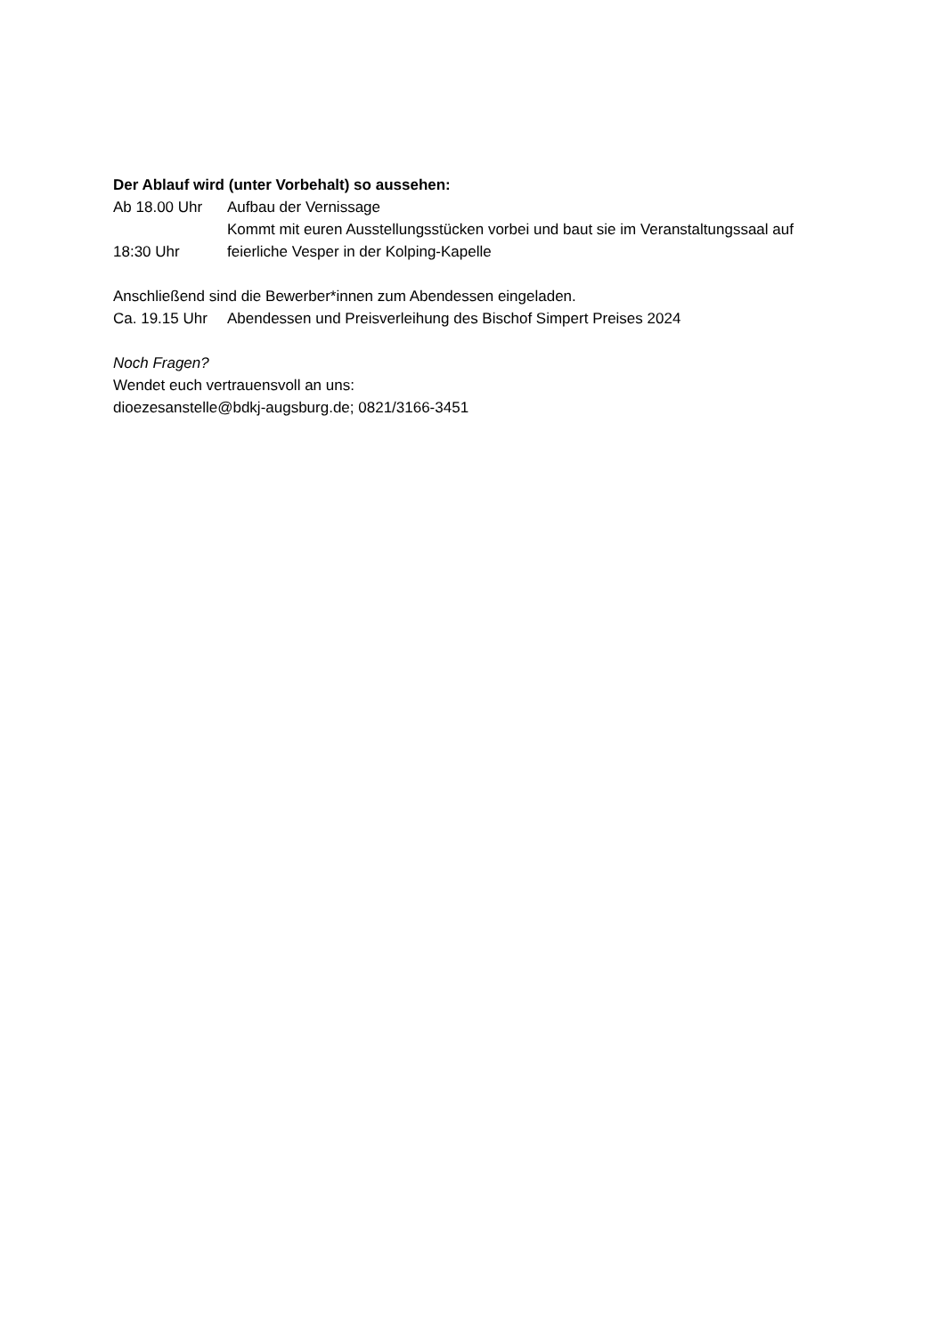Der Ablauf wird (unter Vorbehalt) so aussehen:
Ab 18.00 Uhr Aufbau der Vernissage
Kommt mit euren Ausstellungsstücken vorbei und baut sie im Veranstaltungssaal auf
18:30 Uhr feierliche Vesper in der Kolping-Kapelle
Anschließend sind die Bewerber*innen zum Abendessen eingeladen.
Ca. 19.15 Uhr Abendessen und Preisverleihung des Bischof Simpert Preises 2024
Noch Fragen?
Wendet euch vertrauensvoll an uns:
dioezesanstelle@bdkj-augsburg.de; 0821/3166-3451